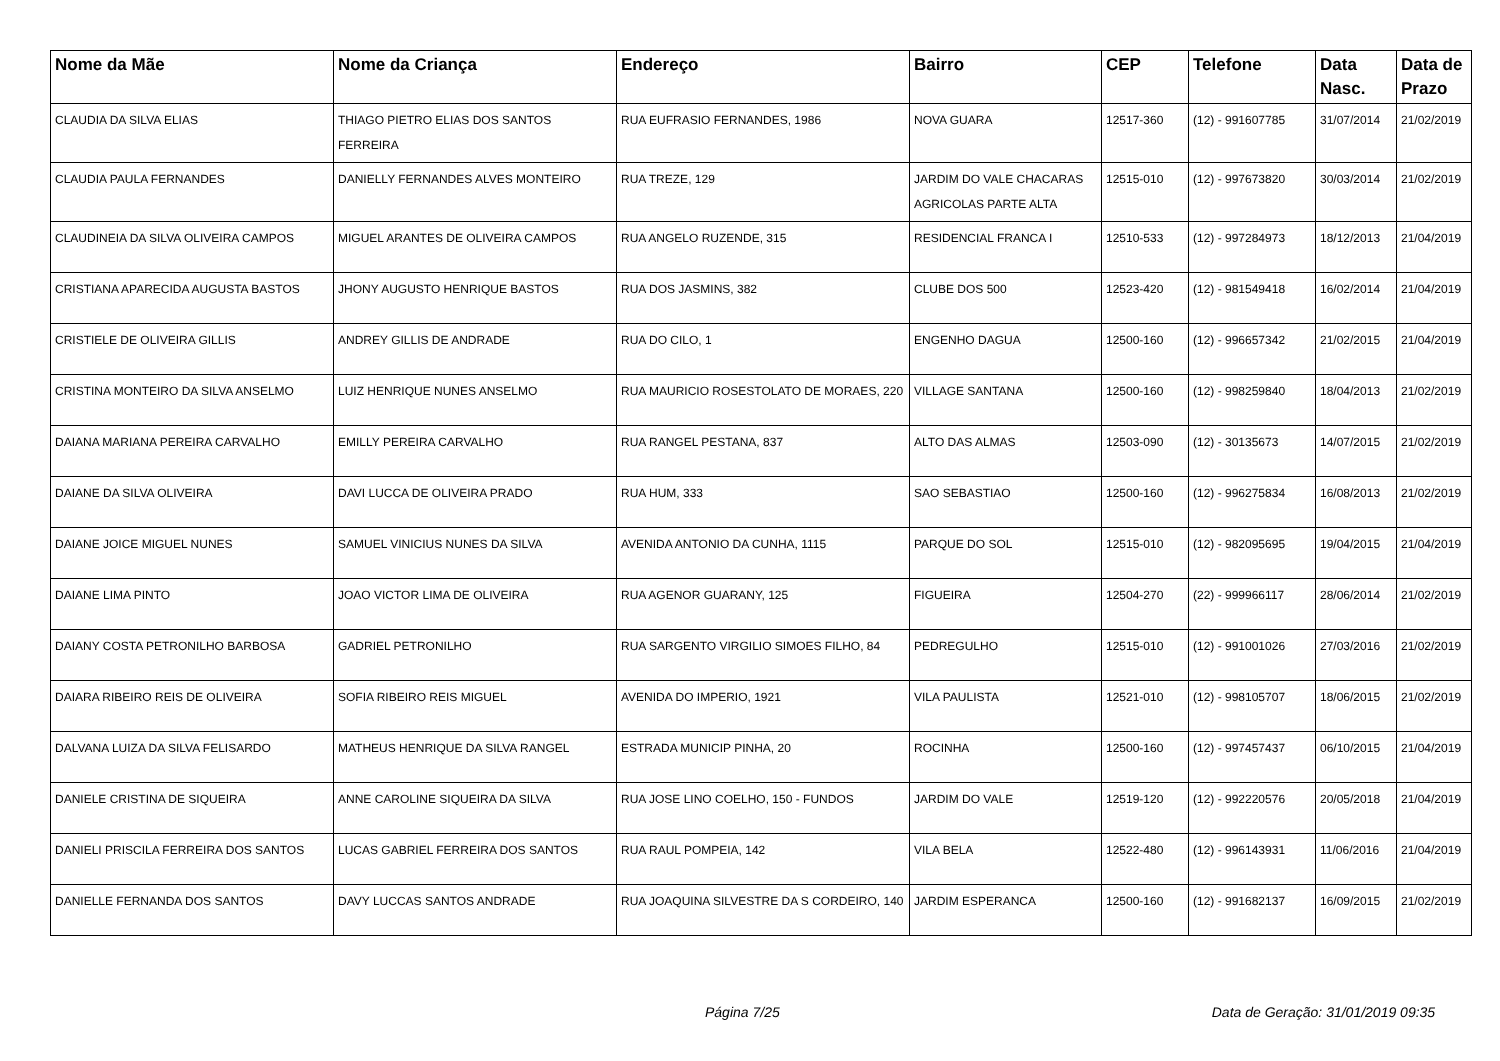| Nome da Mãe | Nome da Criança | Endereço | Bairro | CEP | Telefone | Data Nasc. | Data de Prazo |
| --- | --- | --- | --- | --- | --- | --- | --- |
| CLAUDIA DA SILVA ELIAS | THIAGO PIETRO ELIAS DOS SANTOS FERREIRA | RUA EUFRASIO FERNANDES, 1986 | NOVA GUARA | 12517-360 | (12) - 991607785 | 31/07/2014 | 21/02/2019 |
| CLAUDIA PAULA FERNANDES | DANIELLY FERNANDES ALVES MONTEIRO | RUA TREZE, 129 | JARDIM DO VALE CHACARAS AGRICOLAS PARTE ALTA | 12515-010 | (12) - 997673820 | 30/03/2014 | 21/02/2019 |
| CLAUDINEIA DA SILVA OLIVEIRA CAMPOS | MIGUEL ARANTES DE OLIVEIRA CAMPOS | RUA ANGELO RUZENDE, 315 | RESIDENCIAL FRANCA I | 12510-533 | (12) - 997284973 | 18/12/2013 | 21/04/2019 |
| CRISTIANA APARECIDA AUGUSTA BASTOS | JHONY AUGUSTO HENRIQUE BASTOS | RUA DOS JASMINS, 382 | CLUBE DOS 500 | 12523-420 | (12) - 981549418 | 16/02/2014 | 21/04/2019 |
| CRISTIELE DE OLIVEIRA GILLIS | ANDREY GILLIS DE ANDRADE | RUA DO CILO, 1 | ENGENHO DAGUA | 12500-160 | (12) - 996657342 | 21/02/2015 | 21/04/2019 |
| CRISTINA MONTEIRO DA SILVA ANSELMO | LUIZ HENRIQUE NUNES ANSELMO | RUA MAURICIO ROSESTOLATO DE MORAES, 220 | VILLAGE SANTANA | 12500-160 | (12) - 998259840 | 18/04/2013 | 21/02/2019 |
| DAIANA MARIANA PEREIRA CARVALHO | EMILLY PEREIRA CARVALHO | RUA RANGEL PESTANA, 837 | ALTO DAS ALMAS | 12503-090 | (12) - 30135673 | 14/07/2015 | 21/02/2019 |
| DAIANE DA SILVA OLIVEIRA | DAVI LUCCA DE OLIVEIRA PRADO | RUA HUM, 333 | SAO SEBASTIAO | 12500-160 | (12) - 996275834 | 16/08/2013 | 21/02/2019 |
| DAIANE JOICE MIGUEL NUNES | SAMUEL VINICIUS NUNES DA SILVA | AVENIDA ANTONIO DA CUNHA, 1115 | PARQUE DO SOL | 12515-010 | (12) - 982095695 | 19/04/2015 | 21/04/2019 |
| DAIANE LIMA PINTO | JOAO VICTOR LIMA DE OLIVEIRA | RUA AGENOR GUARANY, 125 | FIGUEIRA | 12504-270 | (22) - 999966117 | 28/06/2014 | 21/02/2019 |
| DAIANY COSTA PETRONILHO BARBOSA | GADRIEL PETRONILHO | RUA SARGENTO VIRGILIO SIMOES FILHO, 84 | PEDREGULHO | 12515-010 | (12) - 991001026 | 27/03/2016 | 21/02/2019 |
| DAIARA RIBEIRO REIS DE OLIVEIRA | SOFIA RIBEIRO REIS MIGUEL | AVENIDA DO IMPERIO, 1921 | VILA PAULISTA | 12521-010 | (12) - 998105707 | 18/06/2015 | 21/02/2019 |
| DALVANA LUIZA DA SILVA FELISARDO | MATHEUS HENRIQUE DA SILVA RANGEL | ESTRADA MUNICIP PINHA, 20 | ROCINHA | 12500-160 | (12) - 997457437 | 06/10/2015 | 21/04/2019 |
| DANIELE CRISTINA DE SIQUEIRA | ANNE CAROLINE SIQUEIRA DA SILVA | RUA JOSE LINO COELHO, 150 - FUNDOS | JARDIM DO VALE | 12519-120 | (12) - 992220576 | 20/05/2018 | 21/04/2019 |
| DANIELI PRISCILA FERREIRA DOS SANTOS | LUCAS GABRIEL FERREIRA DOS SANTOS | RUA RAUL POMPEIA, 142 | VILA BELA | 12522-480 | (12) - 996143931 | 11/06/2016 | 21/04/2019 |
| DANIELLE FERNANDA DOS SANTOS | DAVY LUCCAS SANTOS ANDRADE | RUA JOAQUINA SILVESTRE DA S CORDEIRO, 140 | JARDIM ESPERANCA | 12500-160 | (12) - 991682137 | 16/09/2015 | 21/02/2019 |
Página 7/25 Data de Geração: 31/01/2019 09:35